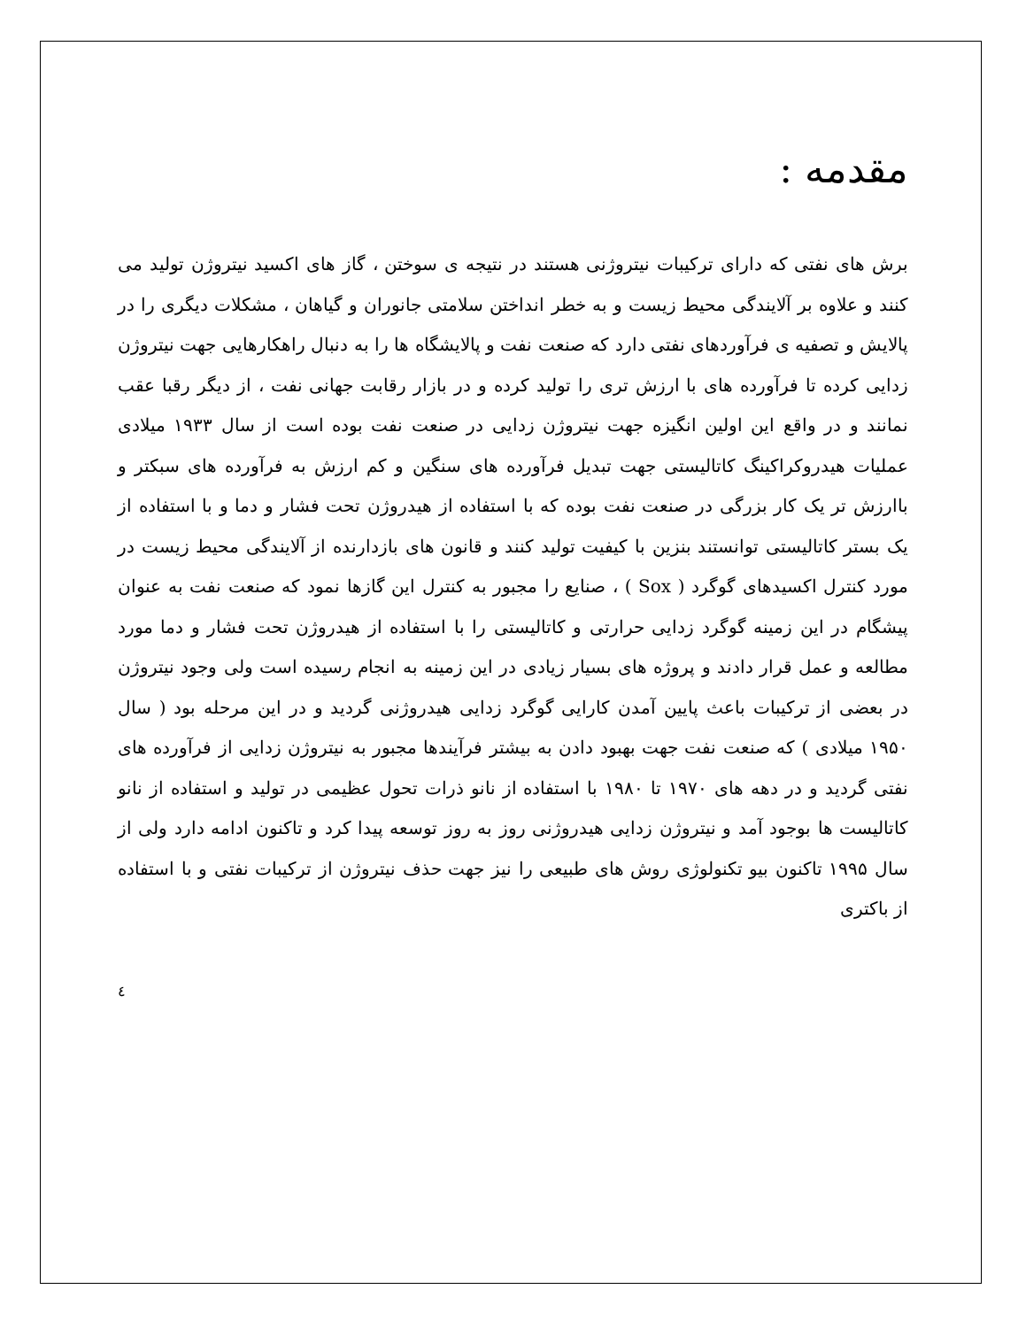مقدمه :
برش های نفتی که دارای ترکیبات نیتروژنی هستند در نتیجه ی سوختن ، گاز های اکسید نیتروژن تولید می کنند و علاوه بر آلایندگی محیط زیست و به خطر انداختن سلامتی جانوران و گیاهان ، مشکلات دیگری را در پالایش و تصفیه ی فرآوردهای نفتی دارد که صنعت نفت و پالایشگاه ها را به دنبال راهکارهایی جهت نیتروژن زدایی کرده تا فرآورده های با ارزش تری را تولید کرده و در بازار رقابت جهانی نفت ، از دیگر رقبا عقب نمانند و در واقع این اولین انگیزه جهت نیتروژن زدایی در صنعت نفت بوده است از سال ۱۹۳۳ میلادی عملیات هیدروکراکینگ کاتالیستی جهت تبدیل فرآورده های سنگین و کم ارزش به فرآورده های سبکتر و باارزش تر یک کار بزرگی در صنعت نفت بوده که با استفاده از هیدروژن تحت فشار و دما و با استفاده از یک بستر کاتالیستی توانستند بنزین با کیفیت تولید کنند و قانون های بازدارنده از آلایندگی محیط زیست در مورد کنترل اکسیدهای گوگرد ( Sox ) ، صنایع را مجبور به کنترل این گازها نمود که صنعت نفت به عنوان پیشگام در این زمینه گوگرد زدایی حرارتی و کاتالیستی را با استفاده از هیدروژن تحت فشار و دما مورد مطالعه و عمل قرار دادند و پروژه های بسیار زیادی در این زمینه به انجام رسیده است ولی وجود نیتروژن در بعضی از ترکیبات باعث پایین آمدن کارایی گوگرد زدایی هیدروژنی گردید و در این مرحله بود ( سال ۱۹۵۰ میلادی ) که صنعت نفت جهت بهبود دادن به بیشتر فرآیندها مجبور به نیتروژن زدایی از فرآورده های نفتی گردید و در دهه های ۱۹۷۰ تا ۱۹۸۰ با استفاده از نانو ذرات تحول عظیمی در تولید و استفاده از نانو کاتالیست ها بوجود آمد و نیتروژن زدایی هیدروژنی روز به روز توسعه پیدا کرد و تاکنون ادامه دارد ولی از سال ۱۹۹۵ تاکنون بیو تکنولوژی روش های طبیعی را نیز جهت حذف نیتروژن از ترکیبات نفتی و با استفاده از باکتری
٤